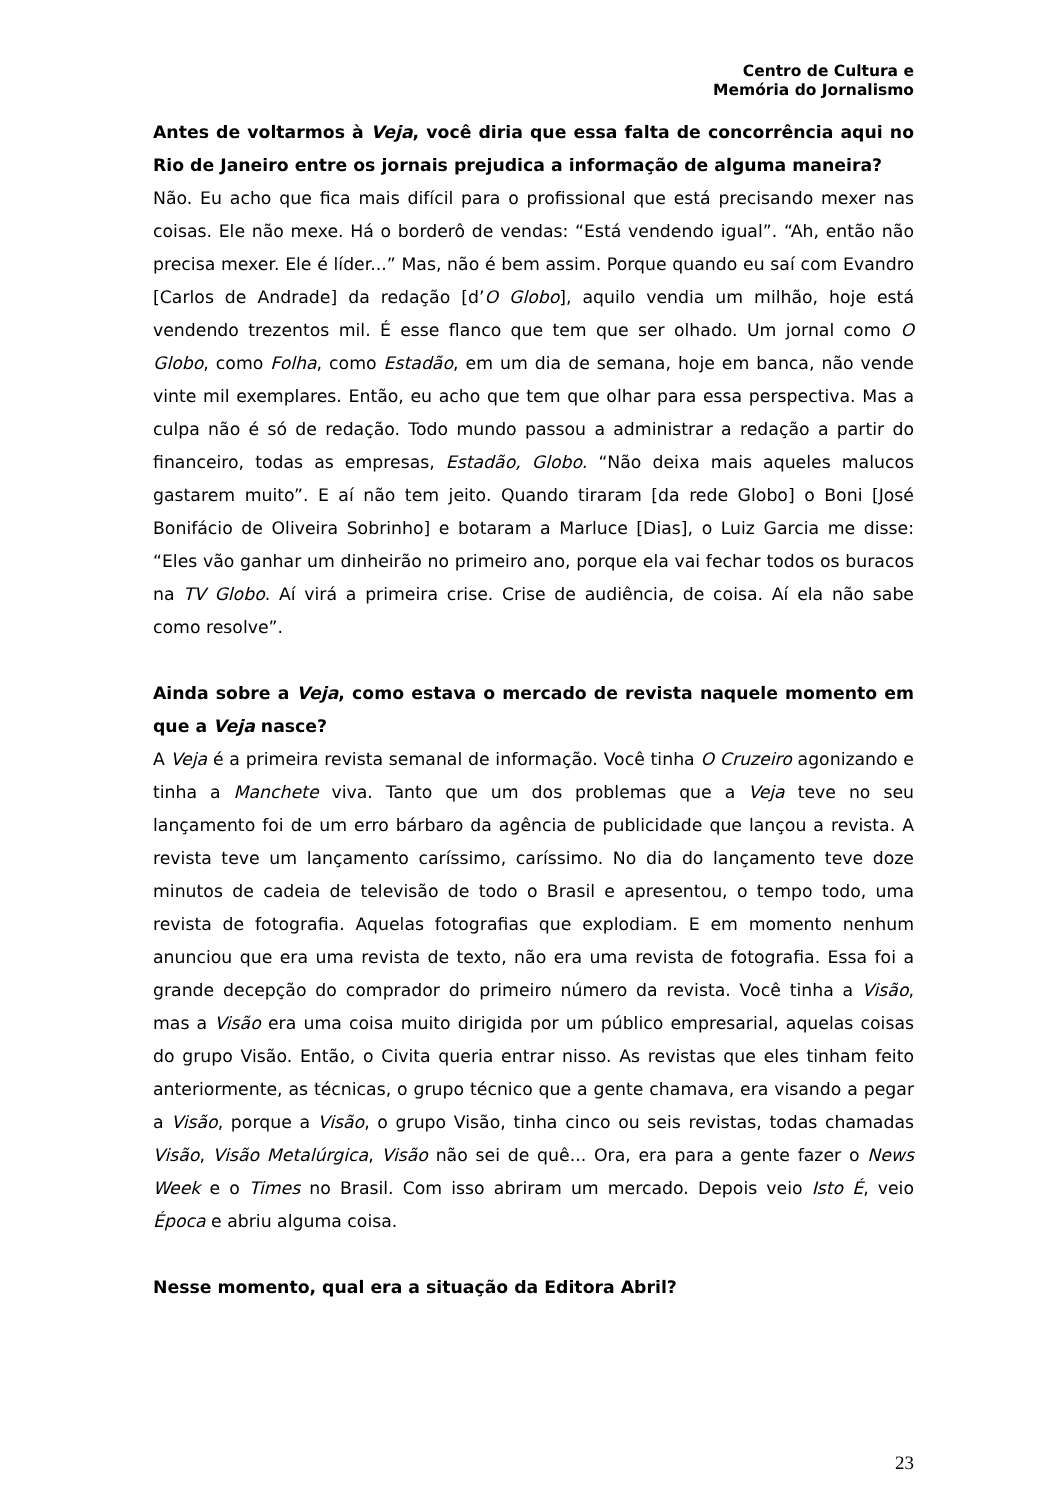Centro de Cultura e
Memória do Jornalismo
Antes de voltarmos à Veja, você diria que essa falta de concorrência aqui no Rio de Janeiro entre os jornais prejudica a informação de alguma maneira?
Não. Eu acho que fica mais difícil para o profissional que está precisando mexer nas coisas. Ele não mexe. Há o borderô de vendas: “Está vendendo igual”. “Ah, então não precisa mexer. Ele é líder...” Mas, não é bem assim. Porque quando eu saí com Evandro [Carlos de Andrade] da redação [d’O Globo], aquilo vendia um milhão, hoje está vendendo trezentos mil. É esse flanco que tem que ser olhado. Um jornal como O Globo, como Folha, como Estadão, em um dia de semana, hoje em banca, não vende vinte mil exemplares. Então, eu acho que tem que olhar para essa perspectiva. Mas a culpa não é só de redação. Todo mundo passou a administrar a redação a partir do financeiro, todas as empresas, Estadão, Globo. “Não deixa mais aqueles malucos gastarem muito”. E aí não tem jeito. Quando tiraram [da rede Globo] o Boni [José Bonifácio de Oliveira Sobrinho] e botaram a Marluce [Dias], o Luiz Garcia me disse: “Eles vão ganhar um dinheirão no primeiro ano, porque ela vai fechar todos os buracos na TV Globo. Aí virá a primeira crise. Crise de audiência, de coisa. Aí ela não sabe como resolve”.
Ainda sobre a Veja, como estava o mercado de revista naquele momento em que a Veja nasce?
A Veja é a primeira revista semanal de informação. Você tinha O Cruzeiro agonizando e tinha a Manchete viva. Tanto que um dos problemas que a Veja teve no seu lançamento foi de um erro bárbaro da agência de publicidade que lançou a revista. A revista teve um lançamento caríssimo, caríssimo. No dia do lançamento teve doze minutos de cadeia de televisão de todo o Brasil e apresentou, o tempo todo, uma revista de fotografia. Aquelas fotografias que explodiam. E em momento nenhum anunciou que era uma revista de texto, não era uma revista de fotografia. Essa foi a grande decepção do comprador do primeiro número da revista. Você tinha a Visão, mas a Visão era uma coisa muito dirigida por um público empresarial, aquelas coisas do grupo Visão. Então, o Civita queria entrar nisso. As revistas que eles tinham feito anteriormente, as técnicas, o grupo técnico que a gente chamava, era visando a pegar a Visão, porque a Visão, o grupo Visão, tinha cinco ou seis revistas, todas chamadas Visão, Visão Metalúrgica, Visão não sei de quê... Ora, era para a gente fazer o News Week e o Times no Brasil. Com isso abriram um mercado. Depois veio Isto É, veio Época e abriu alguma coisa.
Nesse momento, qual era a situação da Editora Abril?
23